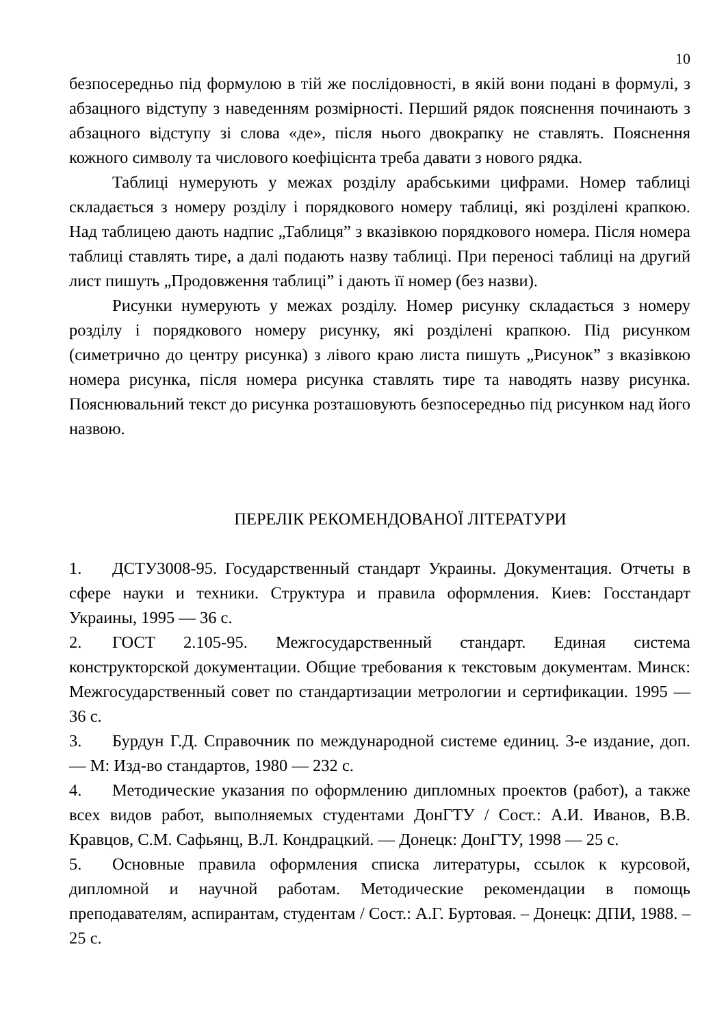10
безпосередньо під формулою в тій же послідовності, в якій вони подані в формулі, з абзацного відступу з наведенням розмірності. Перший рядок пояснення починають з абзацного відступу зі слова «де», після нього двокрапку не ставлять. Пояснення кожного символу та числового коефіцієнта треба давати з нового рядка.
Таблиці нумерують у межах розділу арабськими цифрами. Номер таблиці складається з номеру розділу і порядкового номеру таблиці, які розділені крапкою. Над таблицею дають надпис „Таблиця” з вказівкою порядкового номера. Після номера таблиці ставлять тире, а далі подають назву таблиці. При переносі таблиці на другий лист пишуть „Продовження таблиці” і дають її номер (без назви).
Рисунки нумерують у межах розділу. Номер рисунку складається з номеру розділу і порядкового номеру рисунку, які розділені крапкою. Під рисунком (симетрично до центру рисунка) з лівого краю листа пишуть „Рисунок” з вказівкою номера рисунка, після номера рисунка ставлять тире та наводять назву рисунка. Пояснювальний текст до рисунка розташовують безпосередньо під рисунком над його назвою.
ПЕРЕЛІК РЕКОМЕНДОВАНОЇ ЛІТЕРАТУРИ
1. ДСТУ3008-95. Государственный стандарт Украины. Документация. Отчеты в сфере науки и техники. Структура и правила оформления. Киев: Госстандарт Украины, 1995 — 36 с.
2. ГОСТ 2.105-95. Межгосударственный стандарт. Единая система конструкторской документации. Общие требования к текстовым документам. Минск: Межгосударственный совет по стандартизации метрологии и сертификации. 1995 —36 с.
3. Бурдун Г.Д. Справочник по международной системе единиц. 3-е издание, доп. — М: Изд-во стандартов, 1980 — 232 с.
4. Методические указания по оформлению дипломных проектов (работ), а также всех видов работ, выполняемых студентами ДонГТУ / Сост.: А.И. Иванов, В.В. Кравцов, С.М. Сафьянц, В.Л. Кондрацкий. — Донецк: ДонГТУ, 1998 — 25 с.
5. Основные правила оформления списка литературы, ссылок к курсовой, дипломной и научной работам. Методические рекомендации в помощь преподавателям, аспирантам, студентам / Сост.: А.Г. Буртовая. – Донецк: ДПИ, 1988. – 25 с.